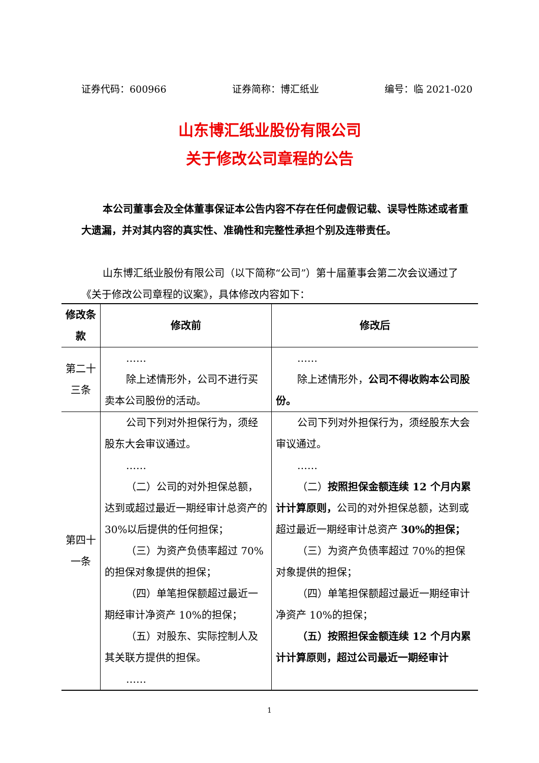证券代码：600966 证券简称：博汇纸业 编号：临 2021-020
山东博汇纸业股份有限公司
关于修改公司章程的公告
本公司董事会及全体董事保证本公告内容不存在任何虚假记载、误导性陈述或者重大遗漏，并对其内容的真实性、准确性和完整性承担个别及连带责任。
山东博汇纸业股份有限公司（以下简称“公司”）第十届董事会第二次会议通过了《关于修改公司章程的议案》，具体修改内容如下：
| 修改条款 | 修改前 | 修改后 |
| --- | --- | --- |
| 第二十三条 | …… 除上述情形外，公司不进行买卖本公司股份的活动。 | …… 除上述情形外， 公司不得收购本公司股份。 |
| 第四十一条 | 公司下列对外担保行为，须经股东大会审议通过。 …… （二）公司的对外担保总额，达到或超过最近一期经审计总资产的 30%以后提供的任何担保； （三）为资产负债率超过 70%的担保对象提供的担保； （四）单笔担保额超过最近一期经审计净资产 10%的担保； （五）对股东、实际控制人及其关联方提供的担保。 …… | 公司下列对外担保行为，须经股东大会审议通过。 …… （二） 按照担保金额连续 12 个月内累计计算原则， 公司的对外担保总额，达到或超过最近一期经审计总资产 30%的担保； （三）为资产负债率超过 70%的担保对象提供的担保； （四）单笔担保额超过最近一期经审计净资产 10%的担保； （五）按照担保金额连续 12 个月内累计计算原则，超过公司最近一期经审计 |
1